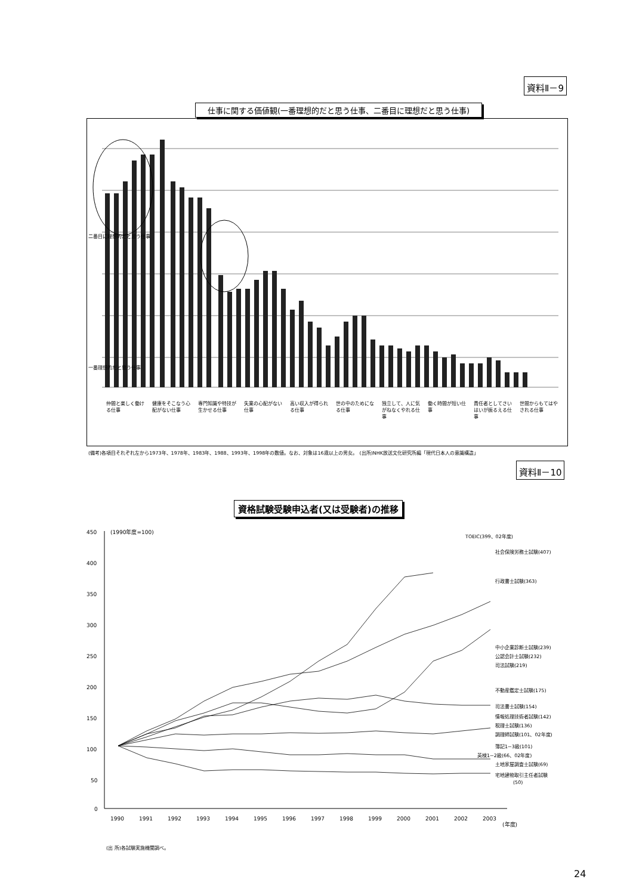資料Ⅱ－9
仕事に関する価値観(一番理想的だと思う仕事、二番目に理想だと思う仕事)
二番目に理想的だと思う仕事
一番理想的だと思う仕事
仲間と楽しく働ける仕事 健康をそこなう心配がない仕事 専門知識や特技が生かせる仕事 失業の心配がない仕事 高い収入が得られる仕事 世の中のためになる仕事 独立して、人に気がねなくやれる仕事 働く時間が短い仕事 責任者としてさいはいが振るえる仕事 世間からもてはやされる仕事
(備考)各項目それぞれ左から1973年、1978年、1983年、1988、1993年、1998年の数値。なお、対象は16歳以上の男女。　(出所)NHK放送文化研究所編「現代日本人の意識構造」
資料Ⅱ－10
資格試験受験申込者(又は受験者)の推移
450
400
350
300
250
200
150
100
50
0
(1990年度=100)
1990
1991
1992
1993
1994
1995
1996
1997
1998
1999
2000
2001
2002
2003
(年度)
TOEIC(399、02年度)
社会保険労務士試験(407)
行政書士試験(363)
中小企業診断士試験(239)
公認会計士試験(232)
司法試験(219)
不動産鑑定士試験(175)
司法書士試験(154)
情報処理技術者試験(142)
税理士試験(136)
調理師試験(101、02年度)
簿記1~3級(101)
英検1~2級(66、02年度)
土地家屋調査士試験(69)
宅地建物取引主任者試験
(50)
(出 所)各試験実施機関調べ。
24